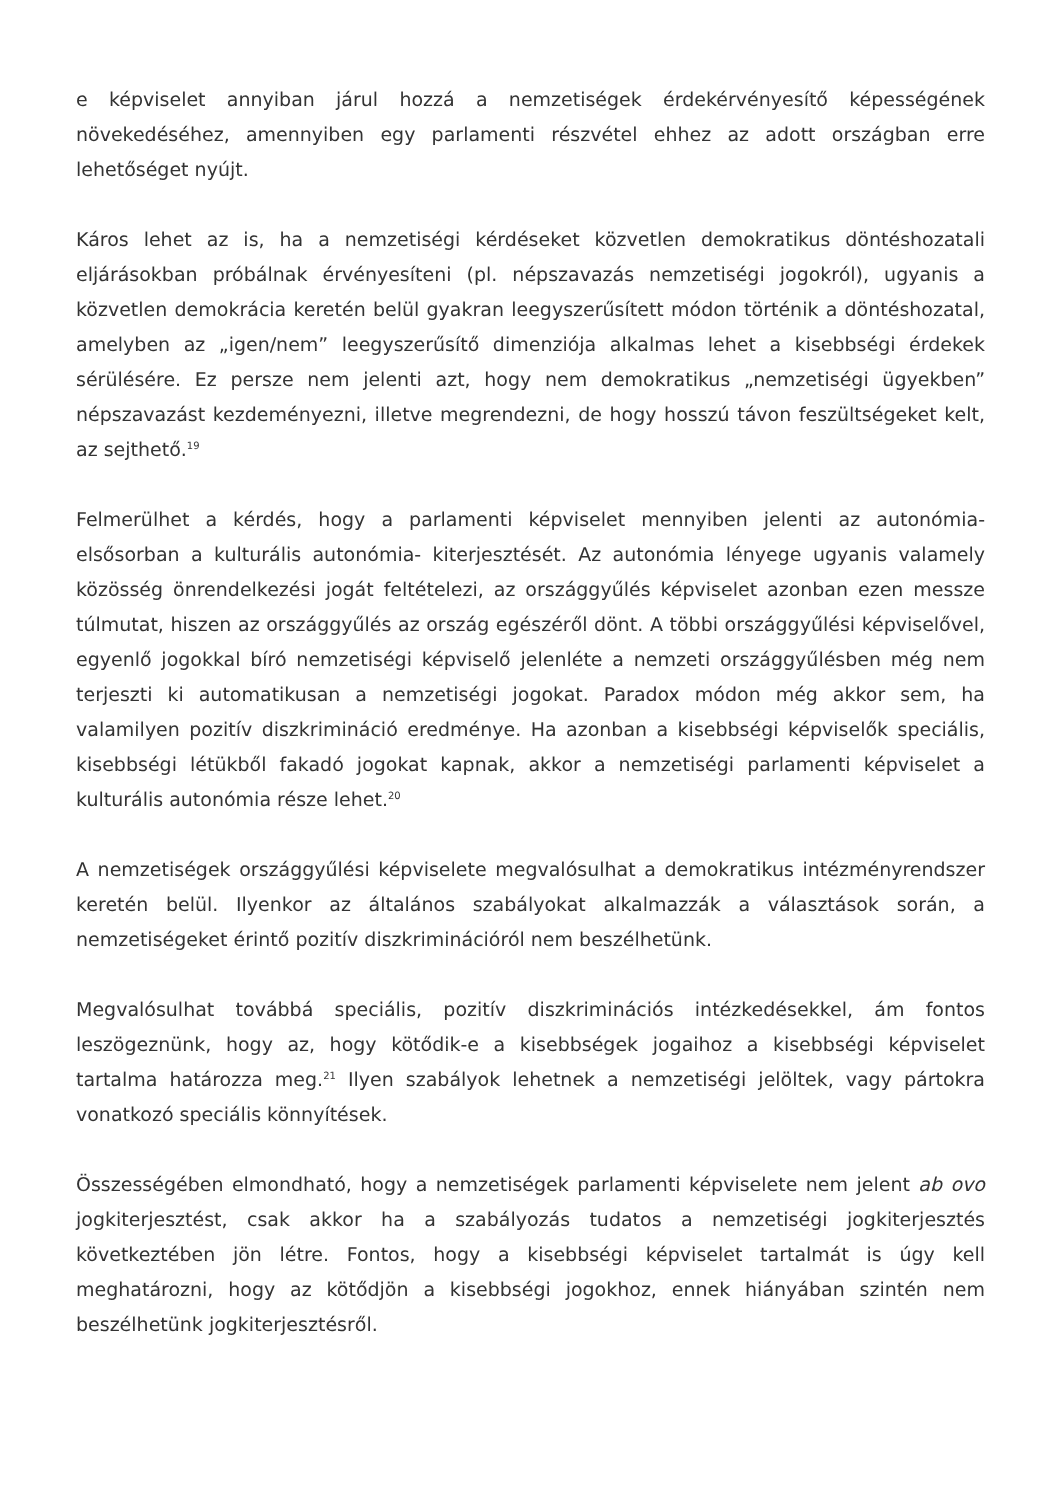e képviselet annyiban járul hozzá a nemzetiségek érdekérvényesítő képességének növekedéséhez, amennyiben egy parlamenti részvétel ehhez az adott országban erre lehetőséget nyújt.
Káros lehet az is, ha a nemzetiségi kérdéseket közvetlen demokratikus döntéshozatali eljárásokban próbálnak érvényesíteni (pl. népszavazás nemzetiségi jogokról), ugyanis a közvetlen demokrácia keretén belül gyakran leegyszerűsített módon történik a döntéshozatal, amelyben az „igen/nem” leegyszerűsítő dimenziója alkalmas lehet a kisebbségi érdekek sérülésére. Ez persze nem jelenti azt, hogy nem demokratikus „nemzetiségi ügyekben” népszavazást kezdeményezni, illetve megrendezni, de hogy hosszú távon feszültségeket kelt, az sejthető.<sup>19</sup>
Felmerülhet a kérdés, hogy a parlamenti képviselet mennyiben jelenti az autonómia- elsősorban a kulturális autonómia- kiterjesztését. Az autonómia lényege ugyanis valamely közösség önrendelkezési jogát feltételezi, az országgyűlés képviselet azonban ezen messze túlmutat, hiszen az országgyűlés az ország egészéről dönt. A többi országgyűlési képviselővel, egyenlő jogokkal bíró nemzetiségi képviselő jelenléte a nemzeti országgyűlésben még nem terjeszti ki automatikusan a nemzetiségi jogokat. Paradox módon még akkor sem, ha valamilyen pozitív diszkrimináció eredménye. Ha azonban a kisebbségi képviselők speciális, kisebbségi létükből fakadó jogokat kapnak, akkor a nemzetiségi parlamenti képviselet a kulturális autonómia része lehet.<sup>20</sup>
A nemzetiségek országgyűlési képviselete megvalósulhat a demokratikus intézményrendszer keretén belül. Ilyenkor az általános szabályokat alkalmazzák a választások során, a nemzetiségeket érintő pozitív diszkriminációról nem beszélhetünk.
Megvalósulhat továbbá speciális, pozitív diszkriminációs intézkedésekkel, ám fontos leszögeznünk, hogy az, hogy kötődik-e a kisebbségek jogaihoz a kisebbségi képviselet tartalma határozza meg.<sup>21</sup> Ilyen szabályok lehetnek a nemzetiségi jelöltek, vagy pártokra vonatkozó speciális könnyítések.
Összességében elmondható, hogy a nemzetiségek parlamenti képviselete nem jelent ab ovo jogkiterjesztést, csak akkor ha a szabályozás tudatos a nemzetiségi jogkiterjesztés következtében jön létre. Fontos, hogy a kisebbségi képviselet tartalmát is úgy kell meghatározni, hogy az kötődjön a kisebbségi jogokhoz, ennek hiányában szintén nem beszélhetünk jogkiterjesztésről.